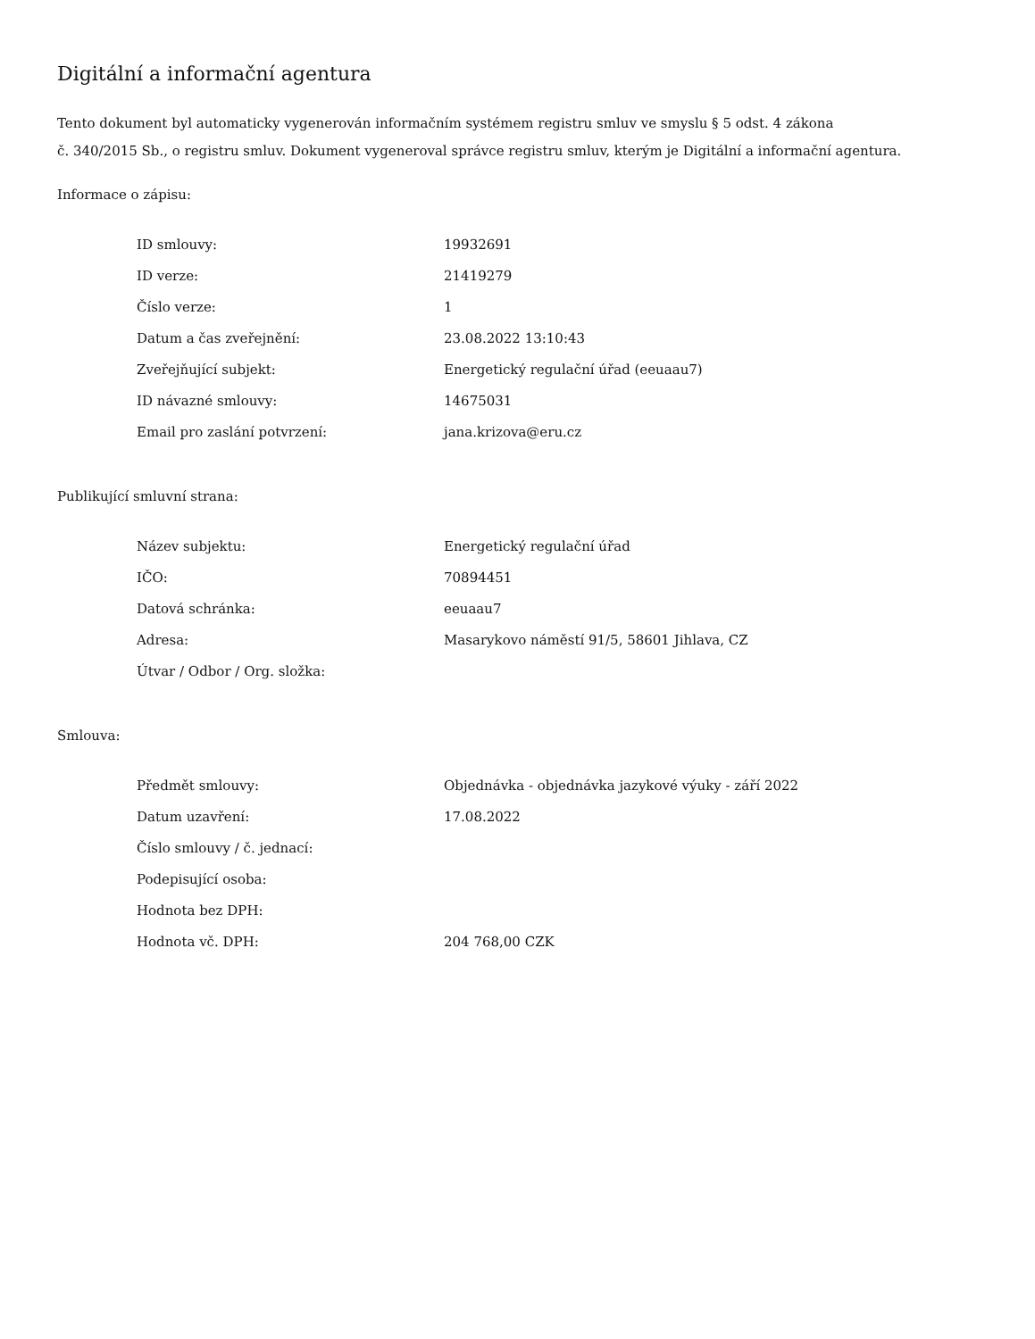Digitální a informační agentura
Tento dokument byl automaticky vygenerován informačním systémem registru smluv ve smyslu § 5 odst. 4 zákona
č. 340/2015 Sb., o registru smluv. Dokument vygeneroval správce registru smluv, kterým je Digitální a informační agentura.
Informace o zápisu:
| ID smlouvy: | 19932691 |
| ID verze: | 21419279 |
| Číslo verze: | 1 |
| Datum a čas zveřejnění: | 23.08.2022 13:10:43 |
| Zveřejňující subjekt: | Energetický regulační úřad (eeuaau7) |
| ID návazné smlouvy: | 14675031 |
| Email pro zaslání potvrzení: | jana.krizova@eru.cz |
Publikující smluvní strana:
| Název subjektu: | Energetický regulační úřad |
| IČO: | 70894451 |
| Datová schránka: | eeuaau7 |
| Adresa: | Masarykovo náměstí 91/5, 58601 Jihlava, CZ |
| Útvar / Odbor / Org. složka: | |
Smlouva:
| Předmět smlouvy: | Objednávka - objednávka jazykové výuky - září 2022 |
| Datum uzavření: | 17.08.2022 |
| Číslo smlouvy / č. jednací: | |
| Podepisující osoba: | |
| Hodnota bez DPH: | |
| Hodnota vč. DPH: | 204 768,00 CZK |